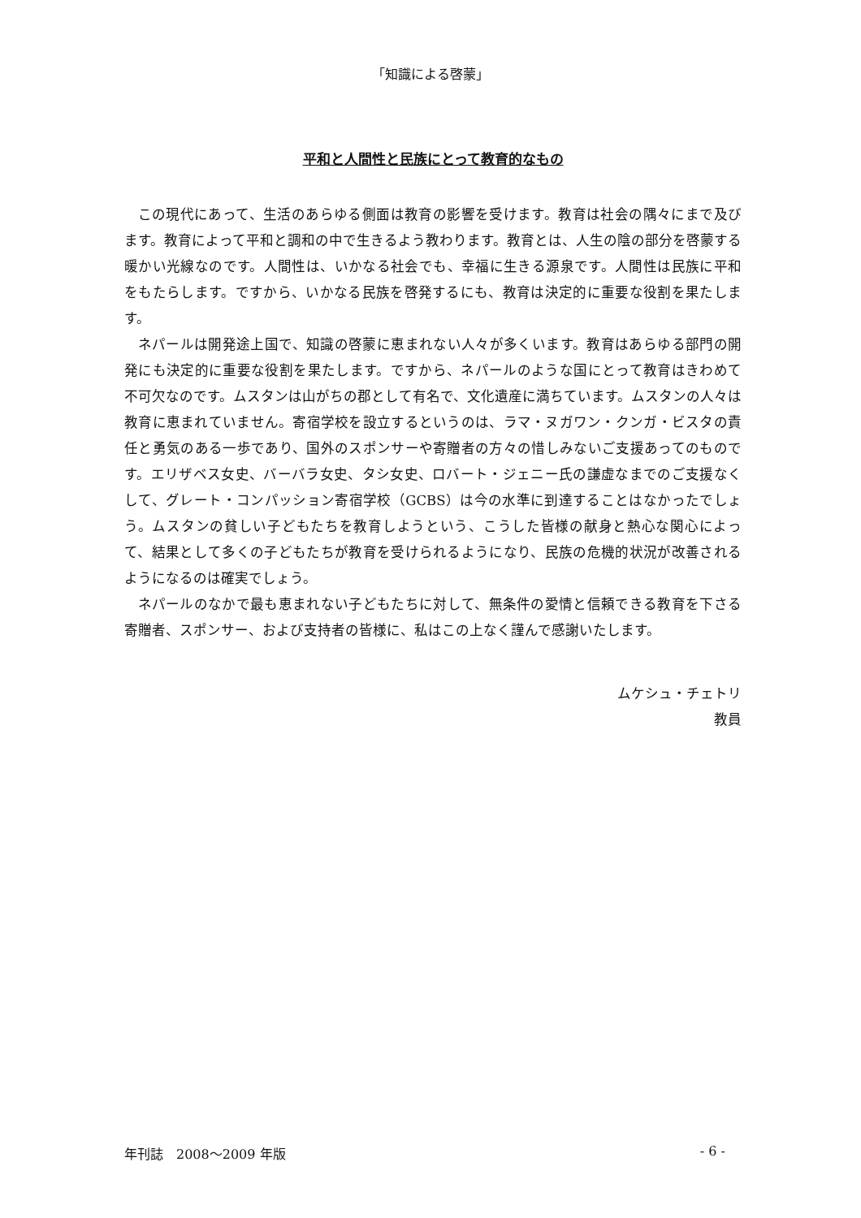「知識による啓蒙」
平和と人間性と民族にとって教育的なもの
この現代にあって、生活のあらゆる側面は教育の影響を受けます。教育は社会の隅々にまで及びます。教育によって平和と調和の中で生きるよう教わります。教育とは、人生の陰の部分を啓蒙する暖かい光線なのです。人間性は、いかなる社会でも、幸福に生きる源泉です。人間性は民族に平和をもたらします。ですから、いかなる民族を啓発するにも、教育は決定的に重要な役割を果たします。
ネパールは開発途上国で、知識の啓蒙に恵まれない人々が多くいます。教育はあらゆる部門の開発にも決定的に重要な役割を果たします。ですから、ネパールのような国にとって教育はきわめて不可欠なのです。ムスタンは山がちの郡として有名で、文化遺産に満ちています。ムスタンの人々は教育に恵まれていません。寄宿学校を設立するというのは、ラマ・ヌガワン・クンガ・ビスタの責任と勇気のある一歩であり、国外のスポンサーや寄贈者の方々の惜しみないご支援あってのものです。エリザベス女史、バーバラ女史、タシ女史、ロバート・ジェニー氏の謙虚なまでのご支援なくして、グレート・コンパッション寄宿学校（GCBS）は今の水準に到達することはなかったでしょう。ムスタンの貧しい子どもたちを教育しようという、こうした皆様の献身と熱心な関心によって、結果として多くの子どもたちが教育を受けられるようになり、民族の危機的状況が改善されるようになるのは確実でしょう。
ネパールのなかで最も恵まれない子どもたちに対して、無条件の愛情と信頼できる教育を下さる寄贈者、スポンサー、および支持者の皆様に、私はこの上なく謹んで感謝いたします。
ムケシュ・チェトリ
教員
年刊誌　2008～2009 年版 - 6 -